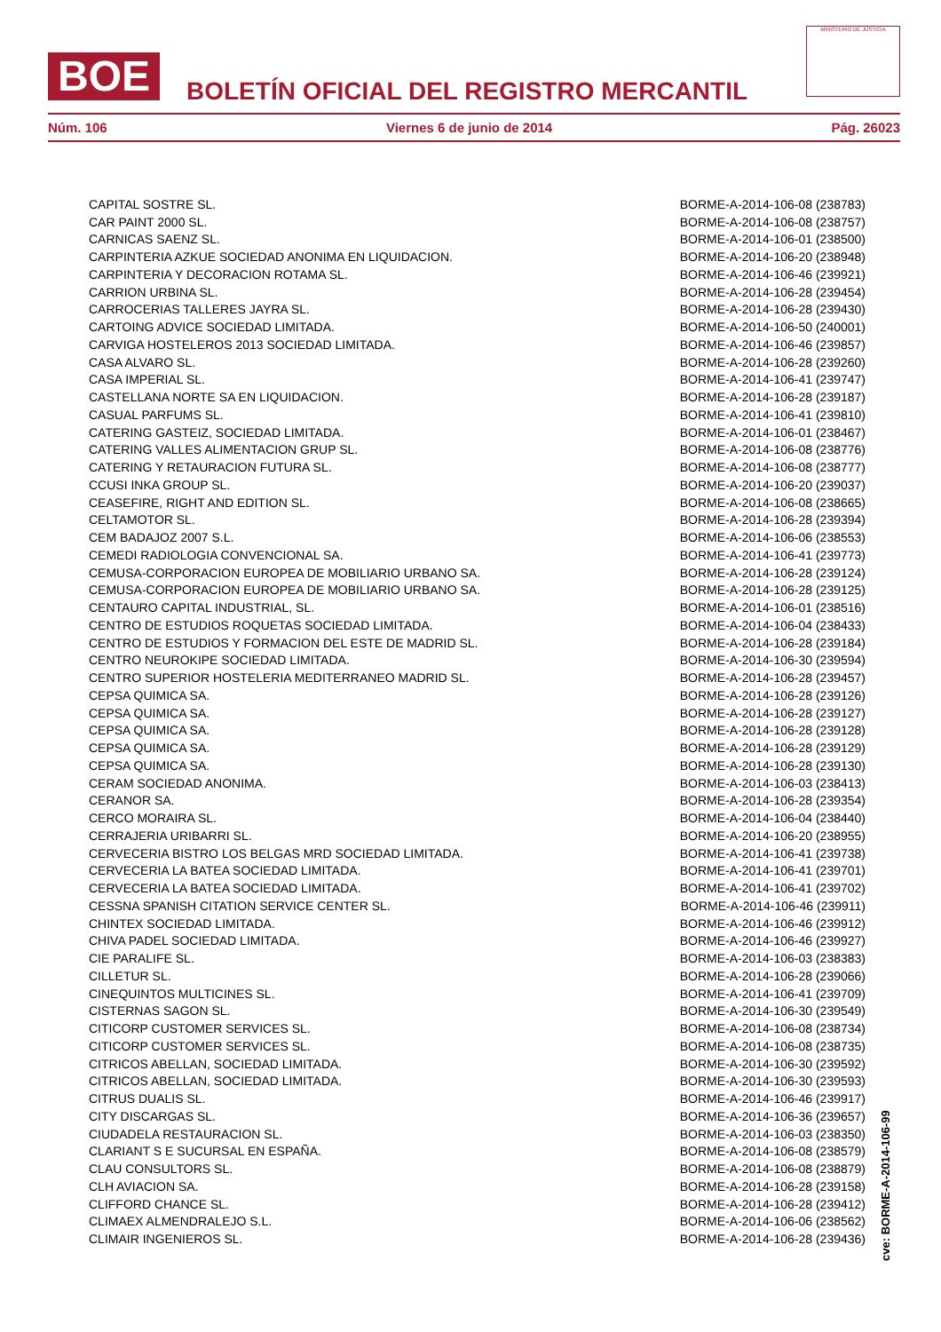BOE
BOLETÍN OFICIAL DEL REGISTRO MERCANTIL
MINISTERIO DE JUSTICIA
Núm. 106 Viernes 6 de junio de 2014 Pág. 26023
| CAPITAL SOSTRE SL. | BORME-A-2014-106-08 (238783) |
| CAR PAINT 2000 SL. | BORME-A-2014-106-08 (238757) |
| CARNICAS SAENZ SL. | BORME-A-2014-106-01 (238500) |
| CARPINTERIA AZKUE SOCIEDAD ANONIMA EN LIQUIDACION. | BORME-A-2014-106-20 (238948) |
| CARPINTERIA Y DECORACION ROTAMA SL. | BORME-A-2014-106-46 (239921) |
| CARRION URBINA SL. | BORME-A-2014-106-28 (239454) |
| CARROCERIAS TALLERES JAYRA SL. | BORME-A-2014-106-28 (239430) |
| CARTOING ADVICE SOCIEDAD LIMITADA. | BORME-A-2014-106-50 (240001) |
| CARVIGA HOSTELEROS 2013 SOCIEDAD LIMITADA. | BORME-A-2014-106-46 (239857) |
| CASA ALVARO SL. | BORME-A-2014-106-28 (239260) |
| CASA IMPERIAL SL. | BORME-A-2014-106-41 (239747) |
| CASTELLANA NORTE SA EN LIQUIDACION. | BORME-A-2014-106-28 (239187) |
| CASUAL PARFUMS SL. | BORME-A-2014-106-41 (239810) |
| CATERING GASTEIZ, SOCIEDAD LIMITADA. | BORME-A-2014-106-01 (238467) |
| CATERING VALLES ALIMENTACION GRUP SL. | BORME-A-2014-106-08 (238776) |
| CATERING Y RETAURACION FUTURA SL. | BORME-A-2014-106-08 (238777) |
| CCUSI INKA GROUP SL. | BORME-A-2014-106-20 (239037) |
| CEASEFIRE, RIGHT AND EDITION SL. | BORME-A-2014-106-08 (238665) |
| CELTAMOTOR SL. | BORME-A-2014-106-28 (239394) |
| CEM BADAJOZ 2007 S.L. | BORME-A-2014-106-06 (238553) |
| CEMEDI RADIOLOGIA CONVENCIONAL SA. | BORME-A-2014-106-41 (239773) |
| CEMUSA-CORPORACION EUROPEA DE MOBILIARIO URBANO SA. | BORME-A-2014-106-28 (239124) |
| CEMUSA-CORPORACION EUROPEA DE MOBILIARIO URBANO SA. | BORME-A-2014-106-28 (239125) |
| CENTAURO CAPITAL INDUSTRIAL, SL. | BORME-A-2014-106-01 (238516) |
| CENTRO DE ESTUDIOS ROQUETAS SOCIEDAD LIMITADA. | BORME-A-2014-106-04 (238433) |
| CENTRO DE ESTUDIOS Y FORMACION DEL ESTE DE MADRID SL. | BORME-A-2014-106-28 (239184) |
| CENTRO NEUROKIPE SOCIEDAD LIMITADA. | BORME-A-2014-106-30 (239594) |
| CENTRO SUPERIOR HOSTELERIA MEDITERRANEO MADRID SL. | BORME-A-2014-106-28 (239457) |
| CEPSA QUIMICA SA. | BORME-A-2014-106-28 (239126) |
| CEPSA QUIMICA SA. | BORME-A-2014-106-28 (239127) |
| CEPSA QUIMICA SA. | BORME-A-2014-106-28 (239128) |
| CEPSA QUIMICA SA. | BORME-A-2014-106-28 (239129) |
| CEPSA QUIMICA SA. | BORME-A-2014-106-28 (239130) |
| CERAM SOCIEDAD ANONIMA. | BORME-A-2014-106-03 (238413) |
| CERANOR SA. | BORME-A-2014-106-28 (239354) |
| CERCO MORAIRA SL. | BORME-A-2014-106-04 (238440) |
| CERRAJERIA URIBARRI SL. | BORME-A-2014-106-20 (238955) |
| CERVECERIA BISTRO LOS BELGAS MRD SOCIEDAD LIMITADA. | BORME-A-2014-106-41 (239738) |
| CERVECERIA LA BATEA SOCIEDAD LIMITADA. | BORME-A-2014-106-41 (239701) |
| CERVECERIA LA BATEA SOCIEDAD LIMITADA. | BORME-A-2014-106-41 (239702) |
| CESSNA SPANISH CITATION SERVICE CENTER SL. | BORME-A-2014-106-46 (239911) |
| CHINTEX SOCIEDAD LIMITADA. | BORME-A-2014-106-46 (239912) |
| CHIVA PADEL SOCIEDAD LIMITADA. | BORME-A-2014-106-46 (239927) |
| CIE PARALIFE SL. | BORME-A-2014-106-03 (238383) |
| CILLETUR SL. | BORME-A-2014-106-28 (239066) |
| CINEQUINTOS MULTICINES SL. | BORME-A-2014-106-41 (239709) |
| CISTERNAS SAGON SL. | BORME-A-2014-106-30 (239549) |
| CITICORP CUSTOMER SERVICES SL. | BORME-A-2014-106-08 (238734) |
| CITICORP CUSTOMER SERVICES SL. | BORME-A-2014-106-08 (238735) |
| CITRICOS ABELLAN, SOCIEDAD LIMITADA. | BORME-A-2014-106-30 (239592) |
| CITRICOS ABELLAN, SOCIEDAD LIMITADA. | BORME-A-2014-106-30 (239593) |
| CITRUS DUALIS SL. | BORME-A-2014-106-46 (239917) |
| CITY DISCARGAS SL. | BORME-A-2014-106-36 (239657) |
| CIUDADELA RESTAURACION SL. | BORME-A-2014-106-03 (238350) |
| CLARIANT S E SUCURSAL EN ESPAÑA. | BORME-A-2014-106-08 (238579) |
| CLAU CONSULTORS SL. | BORME-A-2014-106-08 (238879) |
| CLH AVIACION SA. | BORME-A-2014-106-28 (239158) |
| CLIFFORD CHANCE SL. | BORME-A-2014-106-28 (239412) |
| CLIMAEX ALMENDRALEJO S.L. | BORME-A-2014-106-06 (238562) |
| CLIMAIR INGENIEROS SL. | BORME-A-2014-106-28 (239436) |
cve: BORME-A-2014-106-99